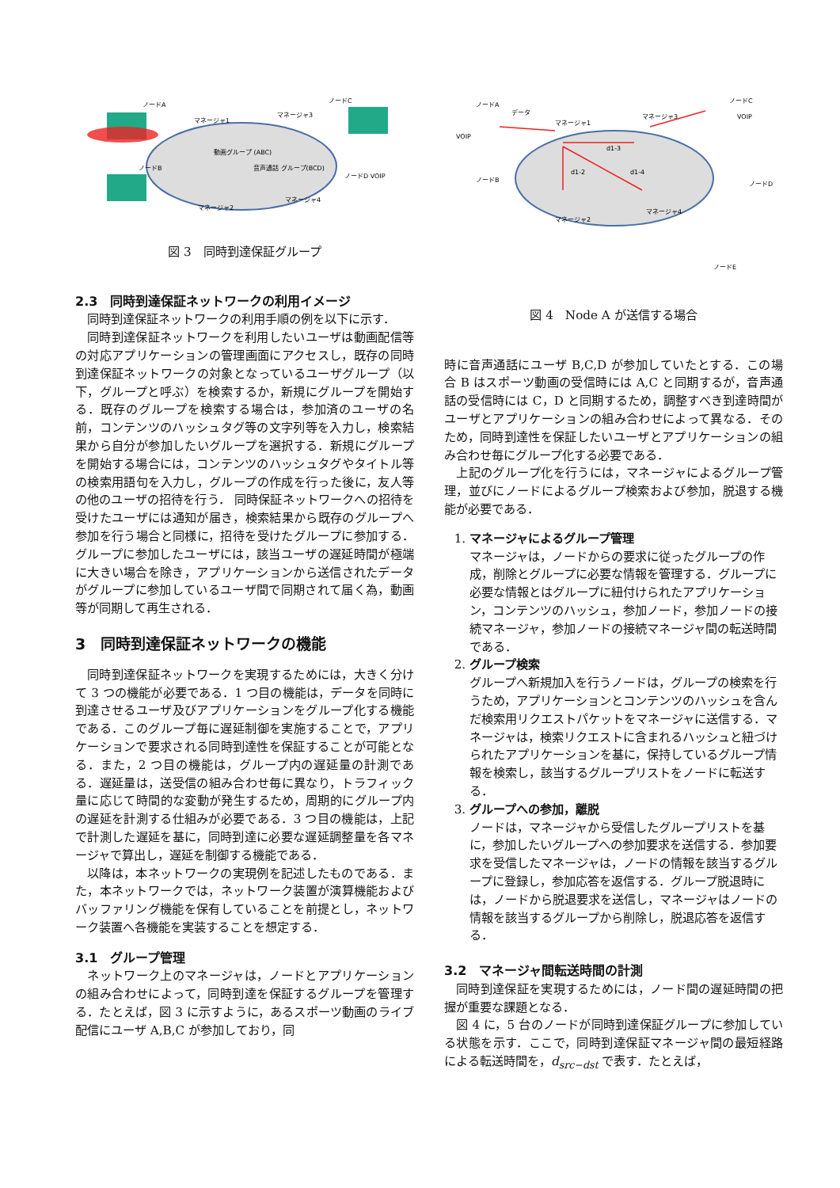ノードA
マネージャ1
マネージャ3
動画グループ (ABC)
音声通話 グループ(BCD)
マネージャ2
マネージャ4
ノードC
ノードB
ノードD VOIP
図 3　同時到達保証グループ
2.3　同時到達保証ネットワークの利用イメージ
同時到達保証ネットワークの利用手順の例を以下に示す．
同時到達保証ネットワークを利用したいユーザは動画配信等の対応アプリケーションの管理画面にアクセスし，既存の同時到達保証ネットワークの対象となっているユーザグループ（以下，グループと呼ぶ）を検索するか，新規にグループを開始する．既存のグループを検索する場合は，参加済のユーザの名前，コンテンツのハッシュタグ等の文字列等を入力し，検索結果から自分が参加したいグループを選択する．新規にグループを開始する場合には，コンテンツのハッシュタグやタイトル等の検索用語句を入力し，グループの作成を行った後に，友人等の他のユーザの招待を行う． 同時保証ネットワークへの招待を受けたユーザには通知が届き，検索結果から既存のグループへ参加を行う場合と同様に，招待を受けたグループに参加する．グループに参加したユーザには，該当ユーザの遅延時間が極端に大きい場合を除き，アプリケーションから送信されたデータがグループに参加しているユーザ間で同期されて届く為，動画等が同期して再生される．
3　同時到達保証ネットワークの機能
同時到達保証ネットワークを実現するためには，大きく分けて 3 つの機能が必要である．1 つ目の機能は，データを同時に到達させるユーザ及びアプリケーションをグループ化する機能である．このグループ毎に遅延制御を実施することで，アプリケーションで要求される同時到達性を保証することが可能となる．また，2 つ目の機能は，グループ内の遅延量の計測である．遅延量は，送受信の組み合わせ毎に異なり，トラフィック量に応じて時間的な変動が発生するため，周期的にグループ内の遅延を計測する仕組みが必要である．3 つ目の機能は，上記で計測した遅延を基に，同時到達に必要な遅延調整量を各マネージャで算出し，遅延を制御する機能である．
以降は，本ネットワークの実現例を記述したものである．また，本ネットワークでは，ネットワーク装置が演算機能およびバッファリング機能を保有していることを前提とし，ネットワーク装置へ各機能を実装することを想定する．
3.1　グループ管理
ネットワーク上のマネージャは，ノードとアプリケーションの組み合わせによって，同時到達を保証するグループを管理する．たとえば，図 3 に示すように，あるスポーツ動画のライブ配信にユーザ A,B,C が参加しており，同
ノードA
データ
マネージャ1
マネージャ3
d1-3
d1-2
d1-4
マネージャ2
マネージャ4
ノードC
ノードB
ノードD
ノードE
VOIP
VOIP
図 4　Node A が送信する場合
時に音声通話にユーザ B,C,D が参加していたとする．この場合 B はスポーツ動画の受信時には A,C と同期するが，音声通話の受信時には C，D と同期するため，調整すべき到達時間がユーザとアプリケーションの組み合わせによって異なる．そのため，同時到達性を保証したいユーザとアプリケーションの組み合わせ毎にグループ化する必要である．
上記のグループ化を行うには，マネージャによるグループ管理，並びにノードによるグループ検索および参加，脱退する機能が必要である．
1. マネージャによるグループ管理
マネージャは，ノードからの要求に従ったグループの作成，削除とグループに必要な情報を管理する．グループに必要な情報とはグループに紐付けられたアプリケーション，コンテンツのハッシュ，参加ノード，参加ノードの接続マネージャ，参加ノードの接続マネージャ間の転送時間である．
2. グループ検索
グループへ新規加入を行うノードは，グループの検索を行うため，アプリケーションとコンテンツのハッシュを含んだ検索用リクエストパケットをマネージャに送信する．マネージャは，検索リクエストに含まれるハッシュと紐づけられたアプリケーションを基に，保持しているグループ情報を検索し，該当するグループリストをノードに転送する．
3. グループへの参加，離脱
ノードは，マネージャから受信したグループリストを基に，参加したいグループへの参加要求を送信する．参加要求を受信したマネージャは，ノードの情報を該当するグループに登録し，参加応答を返信する．グループ脱退時には，ノードから脱退要求を送信し，マネージャはノードの情報を該当するグループから削除し，脱退応答を返信する．
3.2　マネージャ間転送時間の計測
同時到達保証を実現するためには，ノード間の遅延時間の把握が重要な課題となる．
図 4 に，5 台のノードが同時到達保証グループに参加している状態を示す．ここで，同時到達保証マネージャ間の最短経路による転送時間を，d<sub>src−dst</sub> で表す．たとえば，